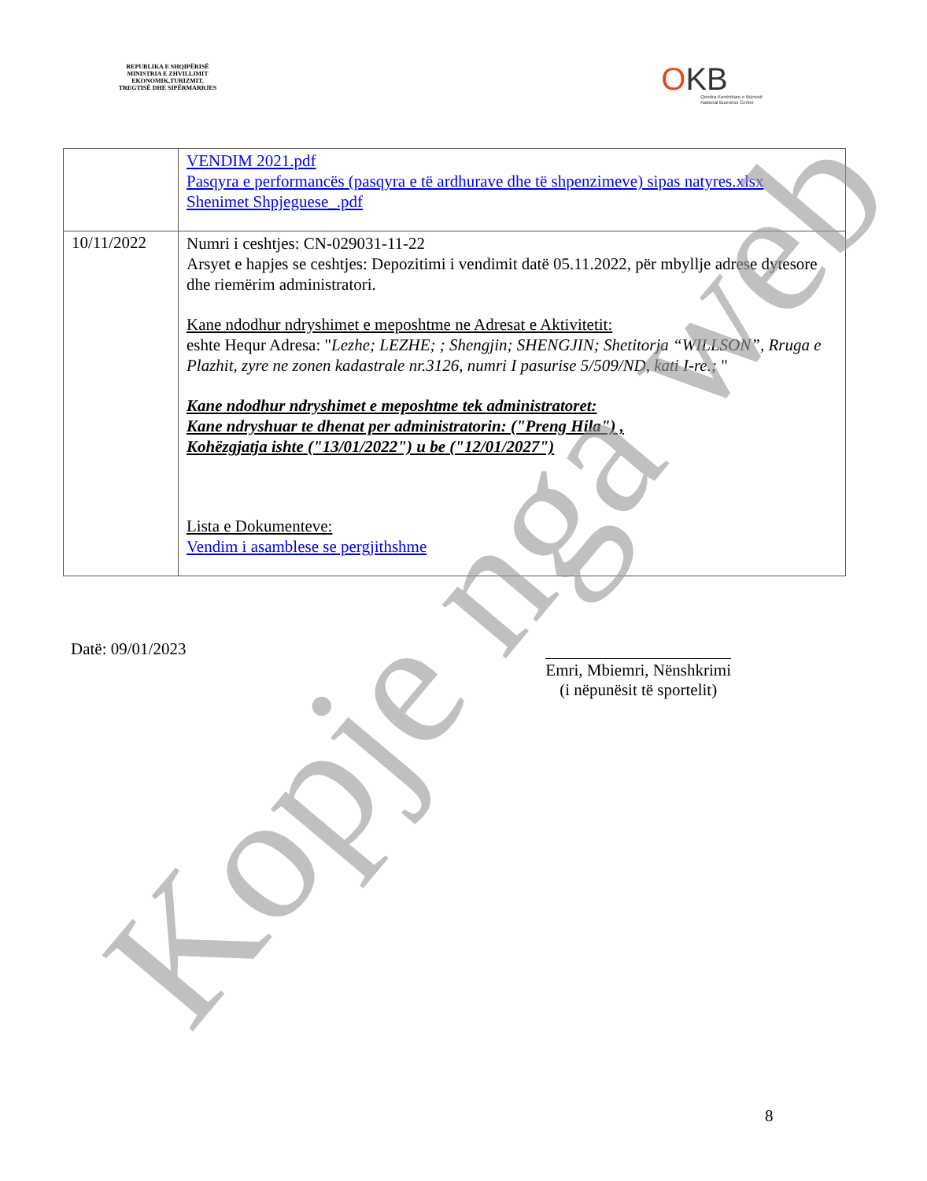REPUBLIKA E SHQIPËRISË
MINISTRIA E ZHVILLIMIT
EKONOMIK,TURIZMIT,
TREGTISË DHE SIPËRMARRJES
OKB
Qendra Kombëtare e Biznesit
National Business Center
| | VENDIM 2021.pdf Pasqyra e performancës (pasqyra e të ardhurave dhe të shpenzimeve) sipas natyres.xlsx Shenimet Shpjeguese_.pdf |
| 10/11/2022 | Numri i ceshtjes: CN-029031-11-22 Arsyet e hapjes se ceshtjes: Depozitimi i vendimit datë 05.11.2022, për mbyllje adrese dytesore dhe riemërim administratori. Kane ndodhur ndryshimet e meposhtme ne Adresat e Aktivitetit: eshte Hequr Adresa: " Lezhe; LEZHE; ; Shengjin; SHENGJIN; Shetitorja “WILLSON”, Rruga e Plazhit, zyre ne zonen kadastrale nr.3126, numri I pasurise 5/509/ND, kati I-re.; " Kane ndodhur ndryshimet e meposhtme tek administratoret: Kane ndryshuar te dhenat per administratorin: ("Preng Hila") , Kohëzgjatja ishte ("13/01/2022") u be ("12/01/2027") Lista e Dokumenteve: Vendim i asamblese se pergjithshme |
Datë: 09/01/2023
Emri, Mbiemri, Nënshkrimi
(i nëpunësit të sportelit)
8
Kopje nga web